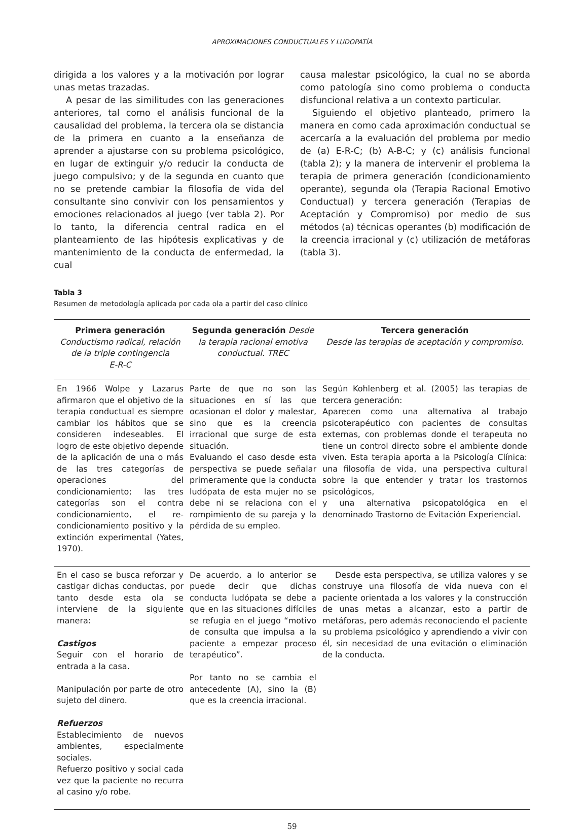APROXIMACIONES CONDUCTUALES Y LUDOPATÍA
dirigida a los valores y a la motivación por lograr unas metas trazadas.
A pesar de las similitudes con las generaciones anteriores, tal como el análisis funcional de la causalidad del problema, la tercera ola se distancia de la primera en cuanto a la enseñanza de aprender a ajustarse con su problema psicológico, en lugar de extinguir y/o reducir la conducta de juego compulsivo; y de la segunda en cuanto que no se pretende cambiar la filosofía de vida del consultante sino convivir con los pensamientos y emociones relacionados al juego (ver tabla 2). Por lo tanto, la diferencia central radica en el planteamiento de las hipótesis explicativas y de mantenimiento de la conducta de enfermedad, la cual
causa malestar psicológico, la cual no se aborda como patología sino como problema o conducta disfuncional relativa a un contexto particular.
Siguiendo el objetivo planteado, primero la manera en como cada aproximación conductual se acercaría a la evaluación del problema por medio de (a) E-R-C; (b) A-B-C; y (c) análisis funcional (tabla 2); y la manera de intervenir el problema la terapia de primera generación (condicionamiento operante), segunda ola (Terapia Racional Emotivo Conductual) y tercera generación (Terapias de Aceptación y Compromiso) por medio de sus métodos (a) técnicas operantes (b) modificación de la creencia irracional y (c) utilización de metáforas (tabla 3).
Tabla 3
Resumen de metodología aplicada por cada ola a partir del caso clínico
| Primera generación Conductismo radical, relación de la triple contingencia E-R-C | Segunda generación Desde la terapia racional emotiva conductual. TREC | Tercera generación Desde las terapias de aceptación y compromiso. |
| --- | --- | --- |
| En 1966 Wolpe y Lazarus afirmaron que el objetivo de la terapia conductual es siempre cambiar los hábitos que se consideren indeseables. El logro de este objetivo depende de la aplicación de una o más de las tres categorías de operaciones del condicionamiento; las tres categorías son el contra condicionamiento, el re-condicionamiento positivo y la extinción experimental (Yates, 1970). | Parte de que no son las situaciones en sí las que ocasionan el dolor y malestar, sino que es la creencia irracional que surge de esta situación. Evaluando el caso desde esta perspectiva se puede señalar primeramente que la conducta ludópata de esta mujer no se debe ni se relaciona con el rompimiento de su pareja y la pérdida de su empleo. | Según Kohlenberg et al. (2005) las terapias de tercera generación: Aparecen como una alternativa al trabajo psicoterapéutico con pacientes de consultas externas, con problemas donde el terapeuta no tiene un control directo sobre el ambiente donde viven. Esta terapia aporta a la Psicología Clínica: una filosofía de vida, una perspectiva cultural sobre la que entender y tratar los trastornos psicológicos, y una alternativa psicopatológica en el denominado Trastorno de Evitación Experiencial. |
| En el caso se busca reforzar y castigar dichas conductas, por tanto desde esta ola se interviene de la siguiente manera: Castigos Seguir con el horario de entrada a la casa. Manipulación por parte de otro sujeto del dinero. Refuerzos Establecimiento de nuevos ambientes, especialmente sociales. Refuerzo positivo y social cada vez que la paciente no recurra al casino y/o robe. | De acuerdo, a lo anterior se puede decir que dichas conducta ludópata se debe a que en las situaciones difíciles se refugia en el juego “motivo de consulta que impulsa a la paciente a empezar proceso terapéutico”. Por tanto no se cambia el antecedente (A), sino la (B) que es la creencia irracional. | Desde esta perspectiva, se utiliza valores y se construye una filosofía de vida nueva con el paciente orientada a los valores y la construcción de unas metas a alcanzar, esto a partir de metáforas, pero además reconociendo el paciente su problema psicológico y aprendiendo a vivir con él, sin necesidad de una evitación o eliminación de la conducta. |
59